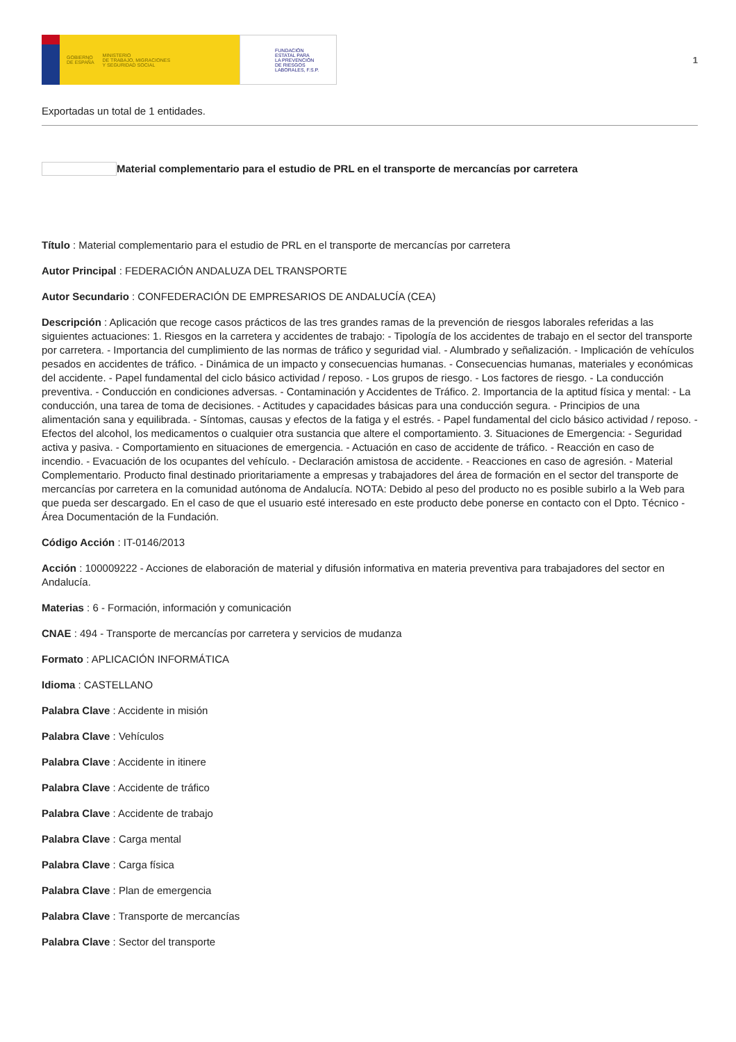GOBIERNO
DE ESPAÑA MINISTERIO
DE TRABAJO, MIGRACIONES
Y SEGURIDAD SOCIAL
FUNDACIÓN
ESTATAL PARA
LA PREVENCIÓN
DE RIESGOS
LABORALES, F.S.P.
1
Exportadas un total de 1 entidades.
Material complementario para el estudio de PRL en el transporte de mercancías por carretera
Título : Material complementario para el estudio de PRL en el transporte de mercancías por carretera
Autor Principal : FEDERACIÓN ANDALUZA DEL TRANSPORTE
Autor Secundario : CONFEDERACIÓN DE EMPRESARIOS DE ANDALUCÍA (CEA)
Descripción : Aplicación que recoge casos prácticos de las tres grandes ramas de la prevención de riesgos laborales referidas a las siguientes actuaciones: 1. Riesgos en la carretera y accidentes de trabajo: - Tipología de los accidentes de trabajo en el sector del transporte por carretera. - Importancia del cumplimiento de las normas de tráfico y seguridad vial. - Alumbrado y señalización. - Implicación de vehículos pesados en accidentes de tráfico. - Dinámica de un impacto y consecuencias humanas. - Consecuencias humanas, materiales y económicas del accidente. - Papel fundamental del ciclo básico actividad / reposo. - Los grupos de riesgo. - Los factores de riesgo. - La conducción preventiva. - Conducción en condiciones adversas. - Contaminación y Accidentes de Tráfico. 2. Importancia de la aptitud física y mental: - La conducción, una tarea de toma de decisiones. - Actitudes y capacidades básicas para una conducción segura. - Principios de una alimentación sana y equilibrada. - Síntomas, causas y efectos de la fatiga y el estrés. - Papel fundamental del ciclo básico actividad / reposo. - Efectos del alcohol, los medicamentos o cualquier otra sustancia que altere el comportamiento. 3. Situaciones de Emergencia: - Seguridad activa y pasiva. - Comportamiento en situaciones de emergencia. - Actuación en caso de accidente de tráfico. - Reacción en caso de incendio. - Evacuación de los ocupantes del vehículo. - Declaración amistosa de accidente. - Reacciones en caso de agresión. - Material Complementario. Producto final destinado prioritariamente a empresas y trabajadores del área de formación en el sector del transporte de mercancías por carretera en la comunidad autónoma de Andalucía. NOTA: Debido al peso del producto no es posible subirlo a la Web para que pueda ser descargado. En el caso de que el usuario esté interesado en este producto debe ponerse en contacto con el Dpto. Técnico - Área Documentación de la Fundación.
Código Acción : IT-0146/2013
Acción : 100009222 - Acciones de elaboración de material y difusión informativa en materia preventiva para trabajadores del sector en Andalucía.
Materias : 6 - Formación, información y comunicación
CNAE : 494 - Transporte de mercancías por carretera y servicios de mudanza
Formato : APLICACIÓN INFORMÁTICA
Idioma : CASTELLANO
Palabra Clave : Accidente in misión
Palabra Clave : Vehículos
Palabra Clave : Accidente in itinere
Palabra Clave : Accidente de tráfico
Palabra Clave : Accidente de trabajo
Palabra Clave : Carga mental
Palabra Clave : Carga física
Palabra Clave : Plan de emergencia
Palabra Clave : Transporte de mercancías
Palabra Clave : Sector del transporte